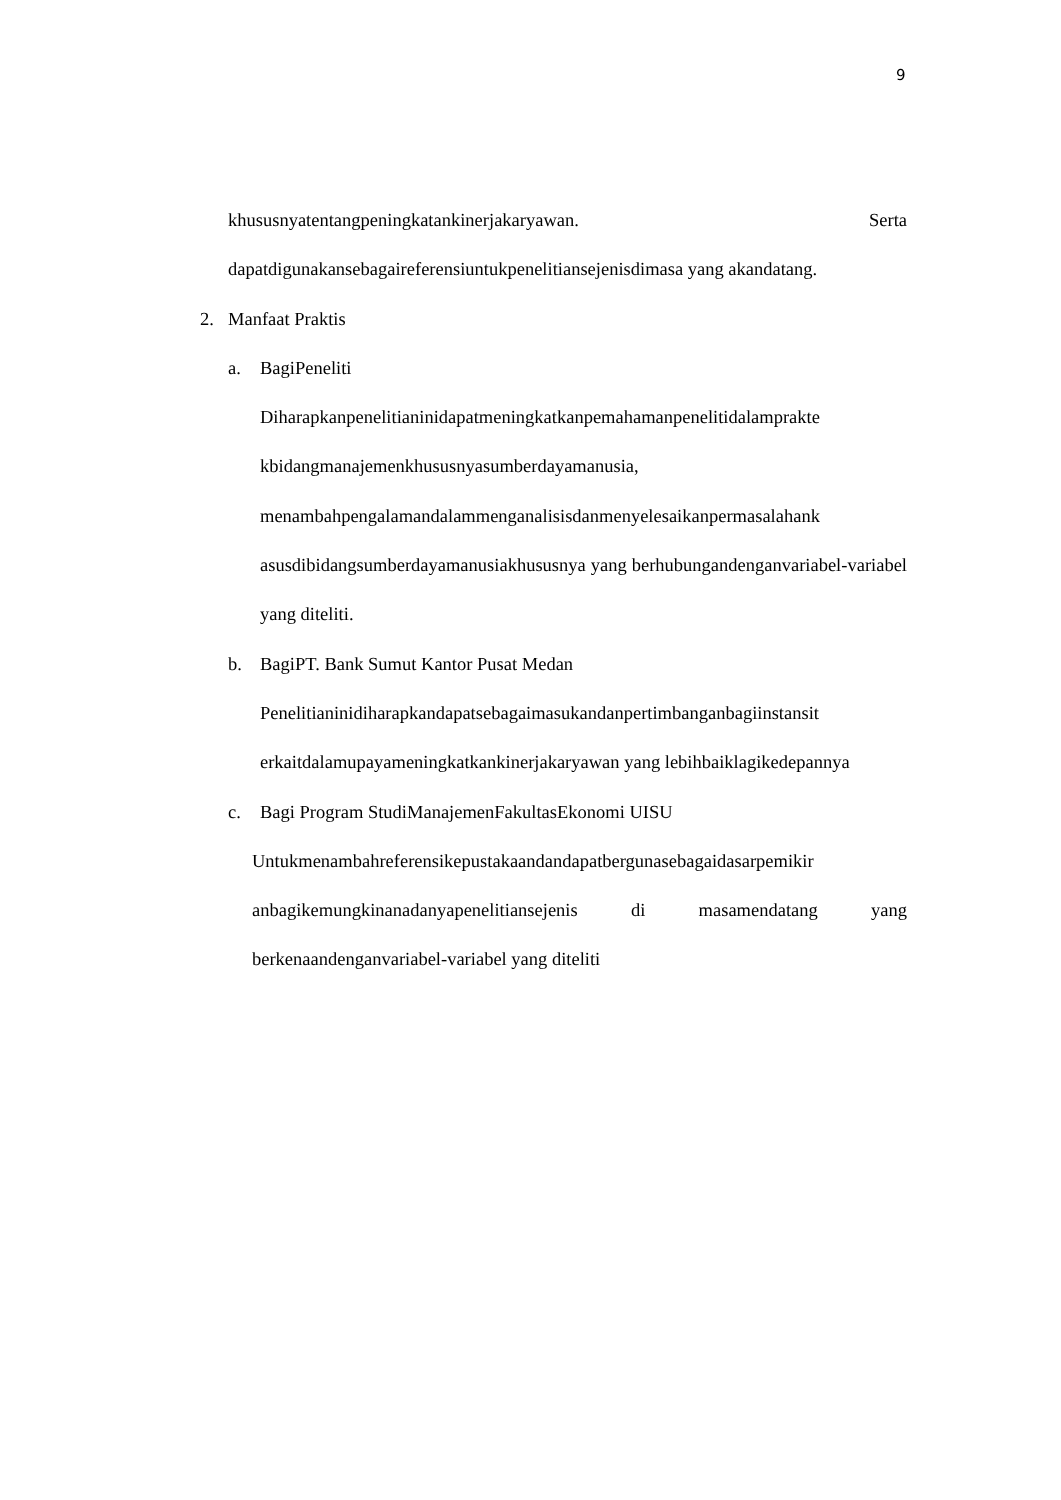9
khususnyatentangpeningkatankinerjakaryawan. Serta
dapatdigunakansebagaireferensiuntukpenelitiansejenisdimasa yang akandatang.
2. Manfaat Praktis
a. BagiPeneliti
Diharapkanpenelitianinidapatmeningkatkanpemahamanpenelitidalamprakte kbidangmanajemenkhususnyasumberdayamanusia, menambahpengalamandalammenganalisisdanmenyelesaikanpermasalahank asusdibidangsumberdayamanusiakhususnya yang berhubungandenganvariabel-variabel yang diteliti.
b. BagiPT. Bank Sumut Kantor Pusat Medan
Penelitianinidiharapkandapatsebagaimasukandanpertimbanganbagiinstansit erkaitdalamupayameningkatkankinerjakaryawan yang lebihbaiklagikedepannya
c. Bagi Program StudiManajemenFakultasEkonomi UISU
Untukmenambahreferensikepustakaandandapatbergunasebagaidasarpemikir anbagikemungkinanadanyapenelitiansejenis di masamendatang yang berkenaandenganvariabel-variabel yang diteliti